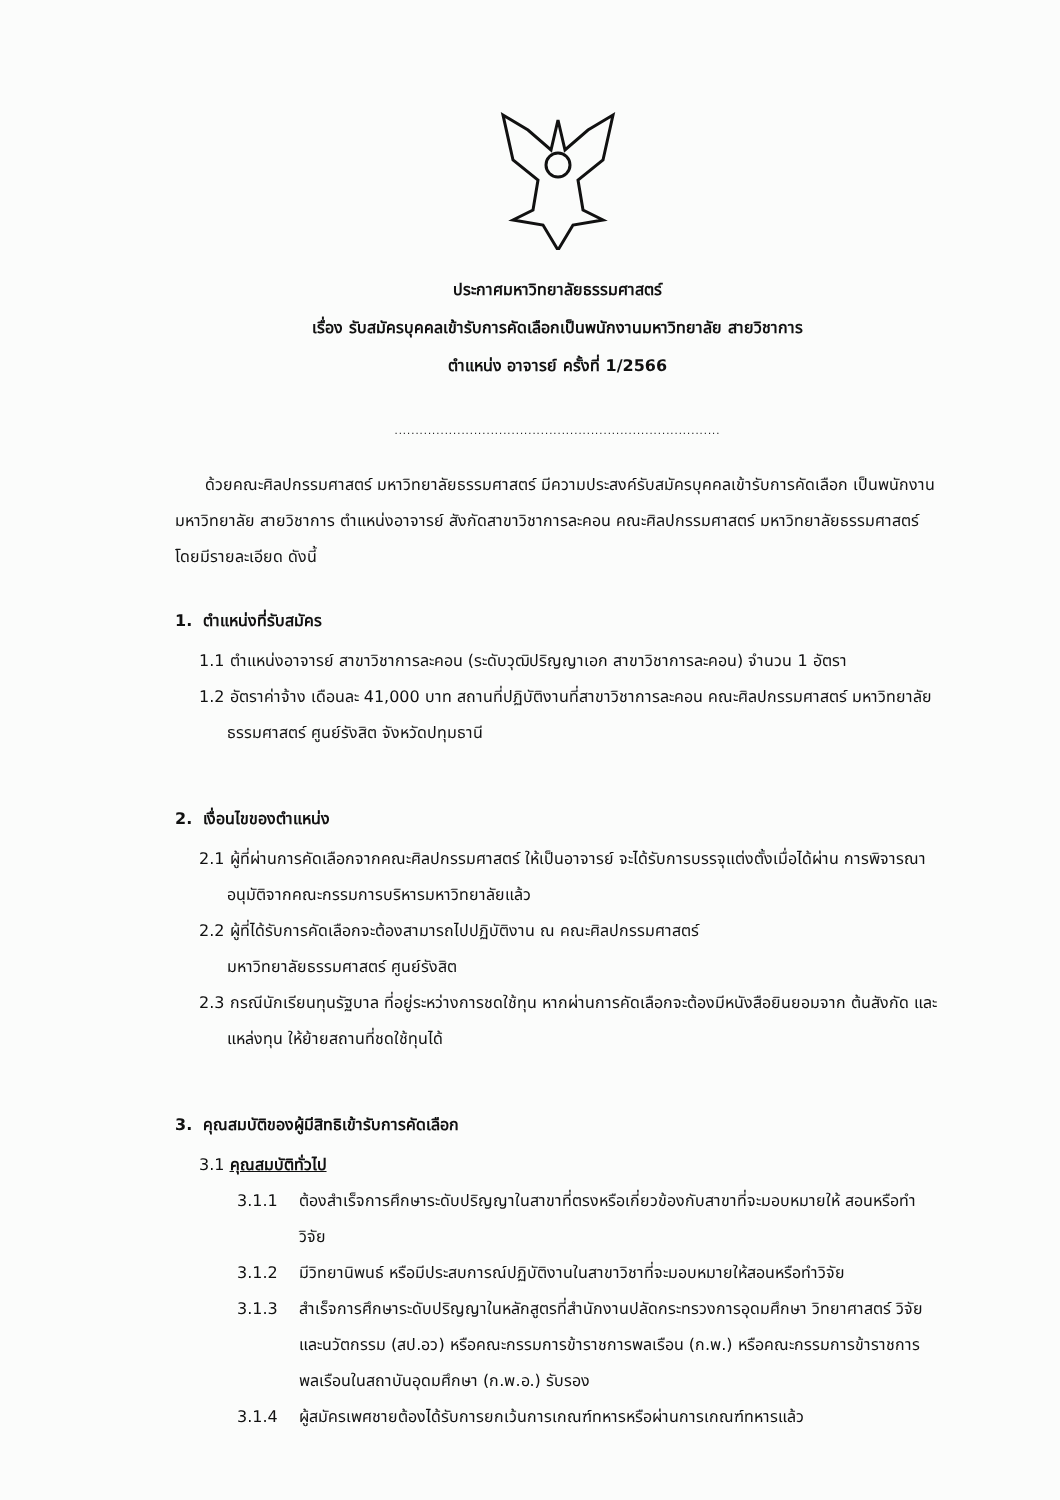ประกาศมหาวิทยาลัยธรรมศาสตร์
เรื่อง รับสมัครบุคคลเข้ารับการคัดเลือกเป็นพนักงานมหาวิทยาลัย สายวิชาการ
ตำแหน่ง อาจารย์ ครั้งที่ 1/2566
..............................................................................
ด้วยคณะศิลปกรรมศาสตร์ มหาวิทยาลัยธรรมศาสตร์ มีความประสงค์รับสมัครบุคคลเข้ารับการคัดเลือก เป็นพนักงานมหาวิทยาลัย สายวิชาการ ตำแหน่งอาจารย์ สังกัดสาขาวิชาการละคอน คณะศิลปกรรมศาสตร์ มหาวิทยาลัยธรรมศาสตร์ โดยมีรายละเอียด ดังนี้
1. ตำแหน่งที่รับสมัคร
1.1 ตำแหน่งอาจารย์ สาขาวิชาการละคอน (ระดับวุฒิปริญญาเอก สาขาวิชาการละคอน) จำนวน 1 อัตรา
1.2 อัตราค่าจ้าง เดือนละ 41,000 บาท สถานที่ปฏิบัติงานที่สาขาวิชาการละคอน คณะศิลปกรรมศาสตร์ มหาวิทยาลัยธรรมศาสตร์ ศูนย์รังสิต จังหวัดปทุมธานี
2. เงื่อนไขของตำแหน่ง
2.1 ผู้ที่ผ่านการคัดเลือกจากคณะศิลปกรรมศาสตร์ ให้เป็นอาจารย์ จะได้รับการบรรจุแต่งตั้งเมื่อได้ผ่าน การพิจารณาอนุมัติจากคณะกรรมการบริหารมหาวิทยาลัยแล้ว
2.2 ผู้ที่ได้รับการคัดเลือกจะต้องสามารถไปปฏิบัติงาน ณ คณะศิลปกรรมศาสตร์
มหาวิทยาลัยธรรมศาสตร์ ศูนย์รังสิต
2.3 กรณีนักเรียนทุนรัฐบาล ที่อยู่ระหว่างการชดใช้ทุน หากผ่านการคัดเลือกจะต้องมีหนังสือยินยอมจาก ต้นสังกัด และแหล่งทุน ให้ย้ายสถานที่ชดใช้ทุนได้
3. คุณสมบัติของผู้มีสิทธิเข้ารับการคัดเลือก
3.1 คุณสมบัติทั่วไป
3.1.1 ต้องสำเร็จการศึกษาระดับปริญญาในสาขาที่ตรงหรือเกี่ยวข้องกับสาขาที่จะมอบหมายให้ สอนหรือทำวิจัย
3.1.2 มีวิทยานิพนธ์ หรือมีประสบการณ์ปฏิบัติงานในสาขาวิชาที่จะมอบหมายให้สอนหรือทำวิจัย
3.1.3 สำเร็จการศึกษาระดับปริญญาในหลักสูตรที่สำนักงานปลัดกระทรวงการอุดมศึกษา วิทยาศาสตร์ วิจัยและนวัตกรรม (สป.อว) หรือคณะกรรมการข้าราชการพลเรือน (ก.พ.) หรือคณะกรรมการข้าราชการพลเรือนในสถาบันอุดมศึกษา (ก.พ.อ.) รับรอง
3.1.4 ผู้สมัครเพศชายต้องได้รับการยกเว้นการเกณฑ์ทหารหรือผ่านการเกณฑ์ทหารแล้ว